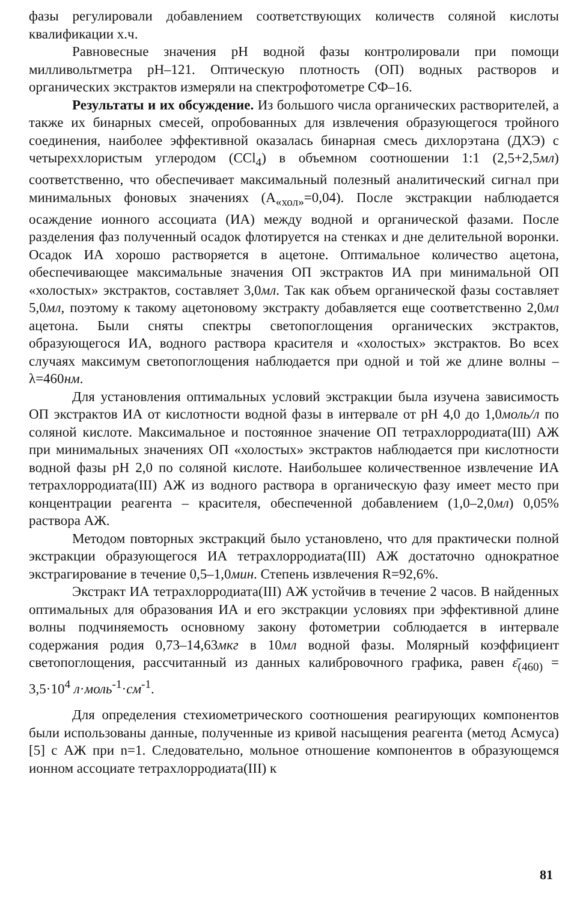фазы регулировали добавлением соответствующих количеств соляной кислоты квалификации х.ч.
Равновесные значения pH водной фазы контролировали при помощи милливольтметра pH–121. Оптическую плотность (ОП) водных растворов и органических экстрактов измеряли на спектрофотометре СФ–16.
Результаты и их обсуждение. Из большого числа органических растворителей, а также их бинарных смесей, опробованных для извлечения образующегося тройного соединения, наиболее эффективной оказалась бинарная смесь дихлорэтана (ДХЭ) с четыреххлористым углеродом (CCl<sub>4</sub>) в объемном соотношении 1:1 (2,5+2,5мл) соответственно, что обеспечивает максимальный полезный аналитический сигнал при минимальных фоновых значениях (A<sub>«хол»</sub>=0,04). После экстракции наблюдается осаждение ионного ассоциата (ИА) между водной и органической фазами. После разделения фаз полученный осадок флотируется на стенках и дне делительной воронки. Осадок ИА хорошо растворяется в ацетоне. Оптимальное количество ацетона, обеспечивающее максимальные значения ОП экстрактов ИА при минимальной ОП «холостых» экстрактов, составляет 3,0мл. Так как объем органической фазы составляет 5,0мл, поэтому к такому ацетоновому экстракту добавляется еще соответственно 2,0мл ацетона. Были сняты спектры светопоглощения органических экстрактов, образующегося ИА, водного раствора красителя и «холостых» экстрактов. Во всех случаях максимум светопоглощения наблюдается при одной и той же длине волны – λ=460нм.
Для установления оптимальных условий экстракции была изучена зависимость ОП экстрактов ИА от кислотности водной фазы в интервале от pH 4,0 до 1,0моль/л по соляной кислоте. Максимальное и постоянное значение ОП тетрахлорродиата(III) АЖ при минимальных значениях ОП «холостых» экстрактов наблюдается при кислотности водной фазы pH 2,0 по соляной кислоте. Наибольшее количественное извлечение ИА тетрахлорродиата(III) АЖ из водного раствора в органическую фазу имеет место при концентрации реагента – красителя, обеспеченной добавлением (1,0–2,0мл) 0,05% раствора АЖ.
Методом повторных экстракций было установлено, что для практически полной экстракции образующегося ИА тетрахлорродиата(III) АЖ достаточно однократное экстрагирование в течение 0,5–1,0мин. Степень извлечения R=92,6%.
Экстракт ИА тетрахлорродиата(III) АЖ устойчив в течение 2 часов. В найденных оптимальных для образования ИА и его экстракции условиях при эффективной длине волны подчиняемость основному закону фотометрии соблюдается в интервале содержания родия 0,73–14,63мкг в 10мл водной фазы. Молярный коэффициент светопоглощения, рассчитанный из данных калибровочного графика, равен ε̄<sub>(460)</sub> = 3,5·10<sup>4</sup> л·моль<sup>-1</sup>·см<sup>-1</sup>.
Для определения стехиометрического соотношения реагирующих компонентов были использованы данные, полученные из кривой насыщения реагента (метод Асмуса) [5] с АЖ при n=1. Следовательно, мольное отношение компонентов в образующемся ионном ассоциате тетрахлорродиата(III) к
81